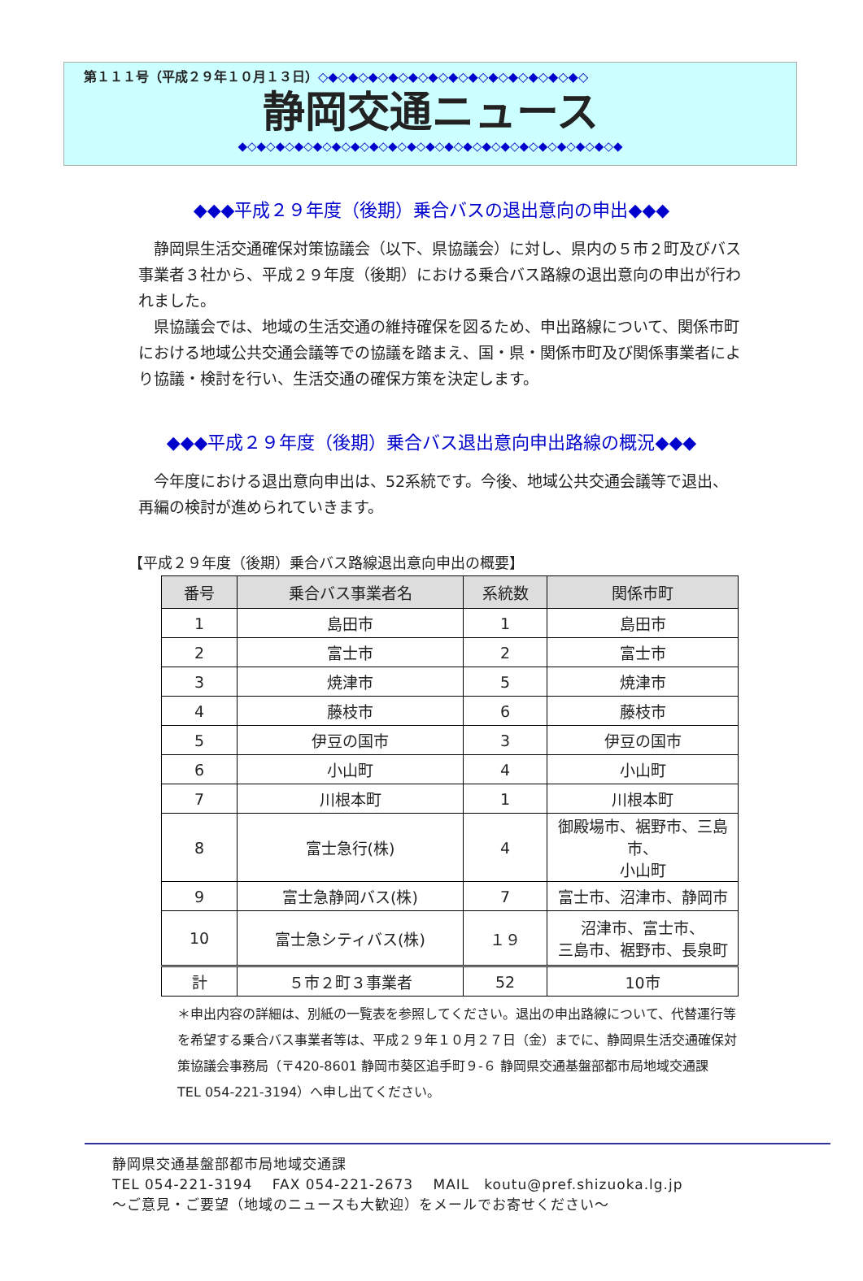第１１１号（平成２９年１０月１３日）◇◆◇◆◇◆◇◆◇◆◇◆◇◆◇◆◇◆◇◆◇◆◇◆◇◆◇
静岡交通ニュース
◆◇◆◇◆◇◆◇◆◇◆◇◆◇◆◇◆◇◆◇◆◇◆◇◆◇◆◇◆◇◆◇◆◇◆◇◆◇◆◇◆
◆◆◆平成２９年度（後期）乗合バスの退出意向の申出◆◆◆
静岡県生活交通確保対策協議会（以下、県協議会）に対し、県内の５市２町及びバス事業者３社から、平成２９年度（後期）における乗合バス路線の退出意向の申出が行われました。
県協議会では、地域の生活交通の維持確保を図るため、申出路線について、関係市町における地域公共交通会議等での協議を踏まえ、国・県・関係市町及び関係事業者により協議・検討を行い、生活交通の確保方策を決定します。
◆◆◆平成２９年度（後期）乗合バス退出意向申出路線の概況◆◆◆
今年度における退出意向申出は、52系統です。今後、地域公共交通会議等で退出、再編の検討が進められていきます。
【平成２９年度（後期）乗合バス路線退出意向申出の概要】
| 番号 | 乗合バス事業者名 | 系統数 | 関係市町 |
| --- | --- | --- | --- |
| 1 | 島田市 | 1 | 島田市 |
| 2 | 富士市 | 2 | 富士市 |
| 3 | 焼津市 | 5 | 焼津市 |
| 4 | 藤枝市 | 6 | 藤枝市 |
| 5 | 伊豆の国市 | 3 | 伊豆の国市 |
| 6 | 小山町 | 4 | 小山町 |
| 7 | 川根本町 | 1 | 川根本町 |
| 8 | 富士急行(株) | 4 | 御殿場市、裾野市、三島市、 小山町 |
| 9 | 富士急静岡バス(株) | 7 | 富士市、沼津市、静岡市 |
| 10 | 富士急シティバス(株) | １９ | 沼津市、富士市、 三島市、裾野市、長泉町 |
| 計 | ５市２町３事業者 | 52 | 10市 |
＊申出内容の詳細は、別紙の一覧表を参照してください。退出の申出路線について、代替運行等を希望する乗合バス事業者等は、平成２９年１０月２７日（金）までに、静岡県生活交通確保対策協議会事務局（〒420-8601 静岡市葵区追手町９-６ 静岡県交通基盤部都市局地域交通課　TEL 054-221-3194）へ申し出てください。
静岡県交通基盤部都市局地域交通課
TEL 054-221-3194　 FAX 054-221-2673　 MAIL　koutu@pref.shizuoka.lg.jp
～ご意見・ご要望（地域のニュースも大歓迎）をメールでお寄せください～